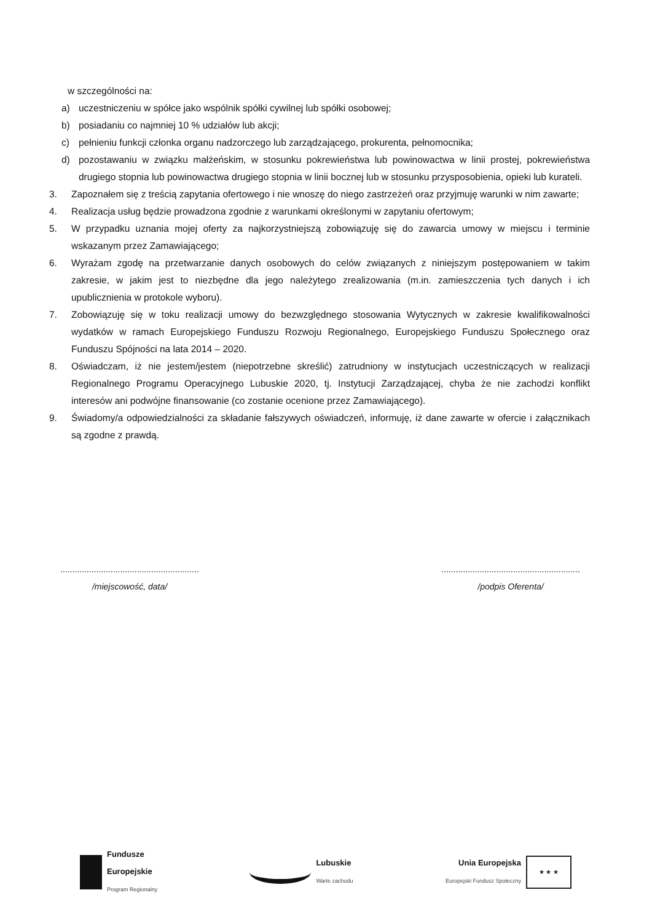w szczególności na:
a) uczestniczeniu w spółce jako wspólnik spółki cywilnej lub spółki osobowej;
b) posiadaniu co najmniej 10 % udziałów lub akcji;
c) pełnieniu funkcji członka organu nadzorczego lub zarządzającego, prokurenta, pełnomocnika;
d) pozostawaniu w związku małżeńskim, w stosunku pokrewieństwa lub powinowactwa w linii prostej, pokrewieństwa drugiego stopnia lub powinowactwa drugiego stopnia w linii bocznej lub w stosunku przysposobienia, opieki lub kurateli.
3. Zapoznałem się z treścią zapytania ofertowego i nie wnoszę do niego zastrzeżeń oraz przyjmuję warunki w nim zawarte;
4. Realizacja usług będzie prowadzona zgodnie z warunkami określonymi w zapytaniu ofertowym;
5. W przypadku uznania mojej oferty za najkorzystniejszą zobowiązuję się do zawarcia umowy w miejscu i terminie wskazanym przez Zamawiającego;
6. Wyrażam zgodę na przetwarzanie danych osobowych do celów związanych z niniejszym postępowaniem w takim zakresie, w jakim jest to niezbędne dla jego należytego zrealizowania (m.in. zamieszczenia tych danych i ich upublicznienia w protokole wyboru).
7. Zobowiązuję się w toku realizacji umowy do bezwzględnego stosowania Wytycznych w zakresie kwalifikowalności wydatków w ramach Europejskiego Funduszu Rozwoju Regionalnego, Europejskiego Funduszu Społecznego oraz Funduszu Spójności na lata 2014 – 2020.
8. Oświadczam, iż nie jestem/jestem (niepotrzebne skreślić) zatrudniony w instytucjach uczestniczących w realizacji Regionalnego Programu Operacyjnego Lubuskie 2020, tj. Instytucji Zarządzającej, chyba że nie zachodzi konflikt interesów ani podwójne finansowanie (co zostanie ocenione przez Zamawiającego).
9. Świadomy/a odpowiedzialności za składanie fałszywych oświadczeń, informuję, iż dane zawarte w ofercie i załącznikach są zgodne z prawdą.
..........................................................
/miejscowość, data/
..........................................................
/podpis Oferenta/
Fundusze
Europejskie
Program Regionalny
Lubuskie
Warte zachodu
Unia Europejska
Europejski Fundusz Społeczny
★ ★ ★